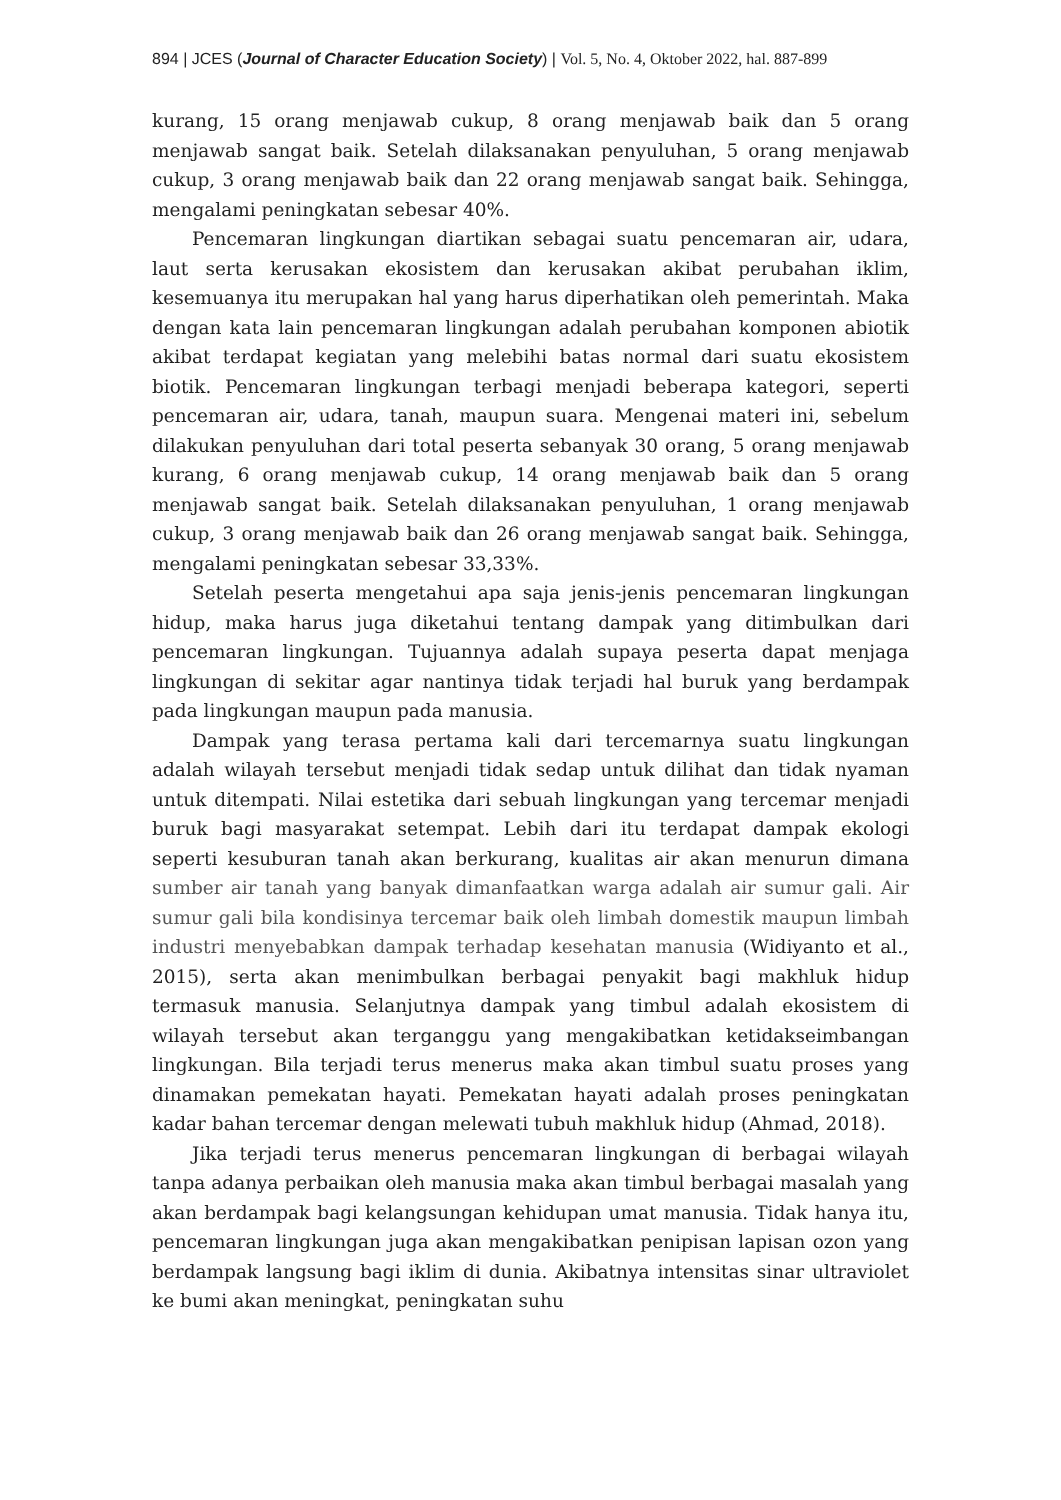894 | JCES (Journal of Character Education Society) | Vol. 5, No. 4, Oktober 2022, hal. 887-899
kurang, 15 orang menjawab cukup, 8 orang menjawab baik dan 5 orang menjawab sangat baik. Setelah dilaksanakan penyuluhan, 5 orang menjawab cukup, 3 orang menjawab baik dan 22 orang menjawab sangat baik. Sehingga, mengalami peningkatan sebesar 40%.
Pencemaran lingkungan diartikan sebagai suatu pencemaran air, udara, laut serta kerusakan ekosistem dan kerusakan akibat perubahan iklim, kesemuanya itu merupakan hal yang harus diperhatikan oleh pemerintah. Maka dengan kata lain pencemaran lingkungan adalah perubahan komponen abiotik akibat terdapat kegiatan yang melebihi batas normal dari suatu ekosistem biotik. Pencemaran lingkungan terbagi menjadi beberapa kategori, seperti pencemaran air, udara, tanah, maupun suara. Mengenai materi ini, sebelum dilakukan penyuluhan dari total peserta sebanyak 30 orang, 5 orang menjawab kurang, 6 orang menjawab cukup, 14 orang menjawab baik dan 5 orang menjawab sangat baik. Setelah dilaksanakan penyuluhan, 1 orang menjawab cukup, 3 orang menjawab baik dan 26 orang menjawab sangat baik. Sehingga, mengalami peningkatan sebesar 33,33%.
Setelah peserta mengetahui apa saja jenis-jenis pencemaran lingkungan hidup, maka harus juga diketahui tentang dampak yang ditimbulkan dari pencemaran lingkungan. Tujuannya adalah supaya peserta dapat menjaga lingkungan di sekitar agar nantinya tidak terjadi hal buruk yang berdampak pada lingkungan maupun pada manusia.
Dampak yang terasa pertama kali dari tercemarnya suatu lingkungan adalah wilayah tersebut menjadi tidak sedap untuk dilihat dan tidak nyaman untuk ditempati. Nilai estetika dari sebuah lingkungan yang tercemar menjadi buruk bagi masyarakat setempat. Lebih dari itu terdapat dampak ekologi seperti kesuburan tanah akan berkurang, kualitas air akan menurun dimana sumber air tanah yang banyak dimanfaatkan warga adalah air sumur gali. Air sumur gali bila kondisinya tercemar baik oleh limbah domestik maupun limbah industri menyebabkan dampak terhadap kesehatan manusia (Widiyanto et al., 2015), serta akan menimbulkan berbagai penyakit bagi makhluk hidup termasuk manusia. Selanjutnya dampak yang timbul adalah ekosistem di wilayah tersebut akan terganggu yang mengakibatkan ketidakseimbangan lingkungan. Bila terjadi terus menerus maka akan timbul suatu proses yang dinamakan pemekatan hayati. Pemekatan hayati adalah proses peningkatan kadar bahan tercemar dengan melewati tubuh makhluk hidup (Ahmad, 2018).
Jika terjadi terus menerus pencemaran lingkungan di berbagai wilayah tanpa adanya perbaikan oleh manusia maka akan timbul berbagai masalah yang akan berdampak bagi kelangsungan kehidupan umat manusia. Tidak hanya itu, pencemaran lingkungan juga akan mengakibatkan penipisan lapisan ozon yang berdampak langsung bagi iklim di dunia. Akibatnya intensitas sinar ultraviolet ke bumi akan meningkat, peningkatan suhu